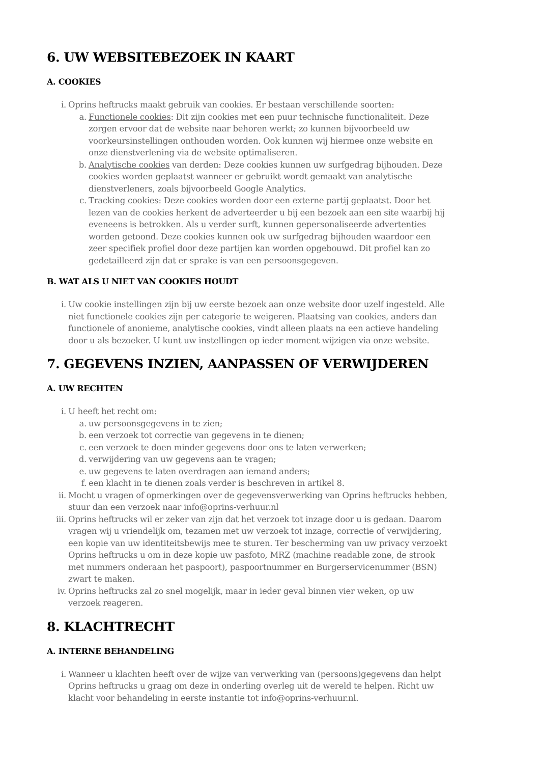6. UW WEBSITEBEZOEK IN KAART
A. COOKIES
i. Oprins heftrucks maakt gebruik van cookies. Er bestaan verschillende soorten:
a. Functionele cookies: Dit zijn cookies met een puur technische functionaliteit. Deze zorgen ervoor dat de website naar behoren werkt; zo kunnen bijvoorbeeld uw voorkeursinstellingen onthouden worden. Ook kunnen wij hiermee onze website en onze dienstverlening via de website optimaliseren.
b. Analytische cookies van derden: Deze cookies kunnen uw surfgedrag bijhouden. Deze cookies worden geplaatst wanneer er gebruikt wordt gemaakt van analytische dienstverleners, zoals bijvoorbeeld Google Analytics.
c. Tracking cookies: Deze cookies worden door een externe partij geplaatst. Door het lezen van de cookies herkent de adverteerder u bij een bezoek aan een site waarbij hij eveneens is betrokken. Als u verder surft, kunnen gepersonaliseerde advertenties worden getoond. Deze cookies kunnen ook uw surfgedrag bijhouden waardoor een zeer specifiek profiel door deze partijen kan worden opgebouwd. Dit profiel kan zo gedetailleerd zijn dat er sprake is van een persoonsgegeven.
B. WAT ALS U NIET VAN COOKIES HOUDT
i. Uw cookie instellingen zijn bij uw eerste bezoek aan onze website door uzelf ingesteld. Alle niet functionele cookies zijn per categorie te weigeren. Plaatsing van cookies, anders dan functionele of anonieme, analytische cookies, vindt alleen plaats na een actieve handeling door u als bezoeker. U kunt uw instellingen op ieder moment wijzigen via onze website.
7. GEGEVENS INZIEN, AANPASSEN OF VERWIJDEREN
A. UW RECHTEN
i. U heeft het recht om:
a. uw persoonsgegevens in te zien;
b. een verzoek tot correctie van gegevens in te dienen;
c. een verzoek te doen minder gegevens door ons te laten verwerken;
d. verwijdering van uw gegevens aan te vragen;
e. uw gegevens te laten overdragen aan iemand anders;
f. een klacht in te dienen zoals verder is beschreven in artikel 8.
ii. Mocht u vragen of opmerkingen over de gegevensverwerking van Oprins heftrucks hebben, stuur dan een verzoek naar info@oprins-verhuur.nl
iii. Oprins heftrucks wil er zeker van zijn dat het verzoek tot inzage door u is gedaan. Daarom vragen wij u vriendelijk om, tezamen met uw verzoek tot inzage, correctie of verwijdering, een kopie van uw identiteitsbewijs mee te sturen. Ter bescherming van uw privacy verzoekt Oprins heftrucks u om in deze kopie uw pasfoto, MRZ (machine readable zone, de strook met nummers onderaan het paspoort), paspoortnummer en Burgerservicenummer (BSN) zwart te maken.
iv. Oprins heftrucks zal zo snel mogelijk, maar in ieder geval binnen vier weken, op uw verzoek reageren.
8. KLACHTRECHT
A. INTERNE BEHANDELING
i. Wanneer u klachten heeft over de wijze van verwerking van (persoons)gegevens dan helpt Oprins heftrucks u graag om deze in onderling overleg uit de wereld te helpen. Richt uw klacht voor behandeling in eerste instantie tot info@oprins-verhuur.nl.